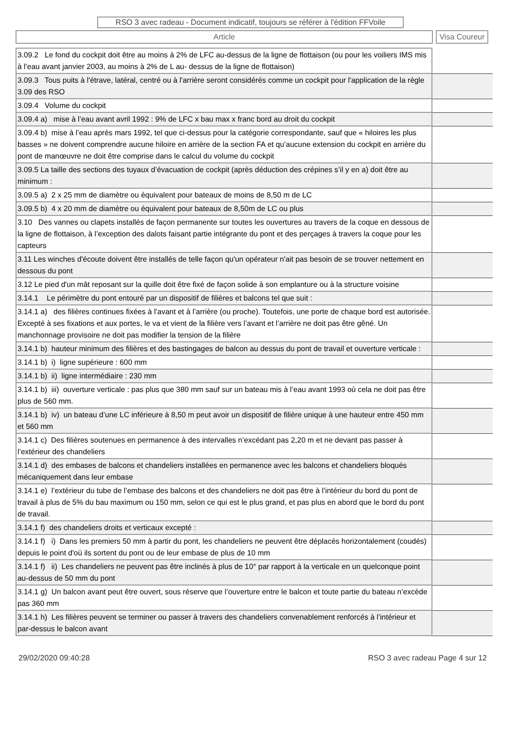RSO 3 avec radeau - Document indicatif, toujours se référer à l'édition FFVoile
Article Visa Coureur
| 3.09.2 Le fond du cockpit doit être au moins à 2% de LFC au-dessus de la ligne de flottaison (ou pour les voiliers IMS mis à l’eau avant janvier 2003, au moins à 2% de L au- dessus de la ligne de flottaison) | |
| 3.09.3 Tous puits à l'étrave, latéral, centré ou à l'arrière seront considérés comme un cockpit pour l'application de la règle 3.09 des RSO | |
| 3.09.4 Volume du cockpit | |
| 3.09.4 a) mise à l’eau avant avril 1992 : 9% de LFC x bau max x franc bord au droit du cockpit | |
| 3.09.4 b) mise à l’eau après mars 1992, tel que ci-dessus pour la catégorie correspondante, sauf que « hiloires les plus basses » ne doivent comprendre aucune hiloire en arrière de la section FA et qu’aucune extension du cockpit en arrière du pont de manœuvre ne doit être comprise dans le calcul du volume du cockpit | |
| 3.09.5 La taille des sections des tuyaux d’évacuation de cockpit (après déduction des crépines s’il y en a) doit être au minimum : | |
| 3.09.5 a) 2 x 25 mm de diamètre ou équivalent pour bateaux de moins de 8,50 m de LC | |
| 3.09.5 b) 4 x 20 mm de diamètre ou équivalent pour bateaux de 8,50m de LC ou plus | |
| 3.10 Des vannes ou clapets installés de façon permanente sur toutes les ouvertures au travers de la coque en dessous de la ligne de flottaison, à l’exception des dalots faisant partie intégrante du pont et des perçages à travers la coque pour les capteurs | |
| 3.11 Les winches d'écoute doivent être installés de telle façon qu'un opérateur n'ait pas besoin de se trouver nettement en dessous du pont | |
| 3.12 Le pied d'un mât reposant sur la quille doit être fixé de façon solide à son emplanture ou à la structure voisine | |
| 3.14.1 Le périmètre du pont entouré par un dispositif de filières et balcons tel que suit : | |
| 3.14.1 a) des filières continues fixées à l’avant et à l’arrière (ou proche). Toutefois, une porte de chaque bord est autorisée. Excepté à ses fixations et aux portes, le va et vient de la filière vers l’avant et l’arrière ne doit pas être gêné. Un manchonnage provisoire ne doit pas modifier la tension de la filière | |
| 3.14.1 b) hauteur minimum des filières et des bastingages de balcon au dessus du pont de travail et ouverture verticale : | |
| 3.14.1 b) i) ligne supérieure : 600 mm | |
| 3.14.1 b) ii) ligne intermédiaire : 230 mm | |
| 3.14.1 b) iii) ouverture verticale : pas plus que 380 mm sauf sur un bateau mis à l’eau avant 1993 où cela ne doit pas être plus de 560 mm. | |
| 3.14.1 b) iv) un bateau d’une LC inférieure à 8,50 m peut avoir un dispositif de filière unique à une hauteur entre 450 mm et 560 mm | |
| 3.14.1 c) Des filières soutenues en permanence à des intervalles n’excédant pas 2,20 m et ne devant pas passer à l’extérieur des chandeliers | |
| 3.14.1 d) des embases de balcons et chandeliers installées en permanence avec les balcons et chandeliers bloqués mécaniquement dans leur embase | |
| 3.14.1 e) l’extérieur du tube de l’embase des balcons et des chandeliers ne doit pas être à l’intérieur du bord du pont de travail à plus de 5% du bau maximum ou 150 mm, selon ce qui est le plus grand, et pas plus en abord que le bord du pont de travail. | |
| 3.14.1 f) des chandeliers droits et verticaux excepté : | |
| 3.14.1 f) i) Dans les premiers 50 mm à partir du pont, les chandeliers ne peuvent être déplacés horizontalement (coudés) depuis le point d'où ils sortent du pont ou de leur embase de plus de 10 mm | |
| 3.14.1 f) ii) Les chandeliers ne peuvent pas être inclinés à plus de 10° par rapport à la verticale en un quelconque point au-dessus de 50 mm du pont | |
| 3.14.1 g) Un balcon avant peut être ouvert, sous réserve que l’ouverture entre le balcon et toute partie du bateau n’excède pas 360 mm | |
| 3.14.1 h) Les filières peuvent se terminer ou passer à travers des chandeliers convenablement renforcés à l’intérieur et par-dessus le balcon avant | |
29/02/2020 09:40:28 RSO 3 avec radeau Page 4 sur 12